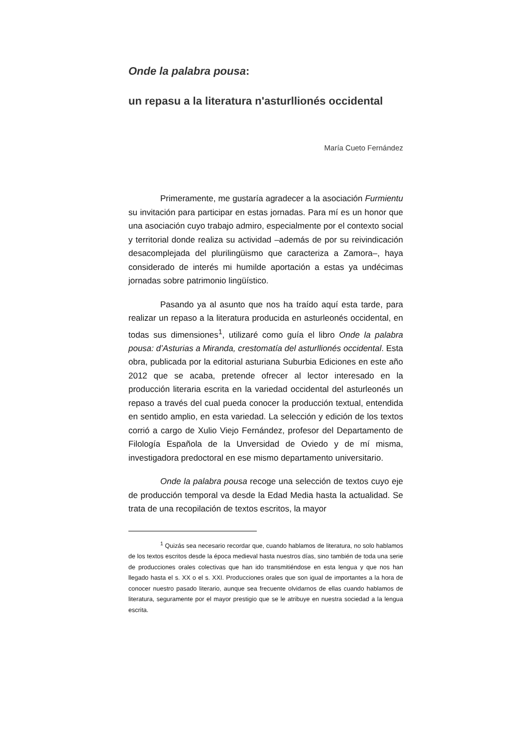Onde la palabra pousa:
un repasu a la literatura n'asturllionés occidental
María Cueto Fernández
Primeramente, me gustaría agradecer a la asociación Furmientu su invitación para participar en estas jornadas. Para mí es un honor que una asociación cuyo trabajo admiro, especialmente por el contexto social y territorial donde realiza su actividad –además de por su reivindicación desacomplejada del plurilingüismo que caracteriza a Zamora–, haya considerado de interés mi humilde aportación a estas ya undécimas jornadas sobre patrimonio lingüístico.
Pasando ya al asunto que nos ha traído aquí esta tarde, para realizar un repaso a la literatura producida en asturleonés occidental, en todas sus dimensiones<sup>1</sup>, utilizaré como guía el libro Onde la palabra pousa: d’Asturias a Miranda, crestomatía del asturllionés occidental. Esta obra, publicada por la editorial asturiana Suburbia Ediciones en este año 2012 que se acaba, pretende ofrecer al lector interesado en la producción literaria escrita en la variedad occidental del asturleonés un repaso a través del cual pueda conocer la producción textual, entendida en sentido amplio, en esta variedad. La selección y edición de los textos corrió a cargo de Xulio Viejo Fernández, profesor del Departamento de Filología Española de la Unversidad de Oviedo y de mí misma, investigadora predoctoral en ese mismo departamento universitario.
Onde la palabra pousa recoge una selección de textos cuyo eje de producción temporal va desde la Edad Media hasta la actualidad. Se trata de una recopilación de textos escritos, la mayor
<sup>1</sup> Quizás sea necesario recordar que, cuando hablamos de literatura, no solo hablamos de los textos escritos desde la época medieval hasta nuestros días, sino también de toda una serie de producciones orales colectivas que han ido transmitiéndose en esta lengua y que nos han llegado hasta el s. XX o el s. XXI. Producciones orales que son igual de importantes a la hora de conocer nuestro pasado literario, aunque sea frecuente olvidarnos de ellas cuando hablamos de literatura, seguramente por el mayor prestigio que se le atribuye en nuestra sociedad a la lengua escrita.